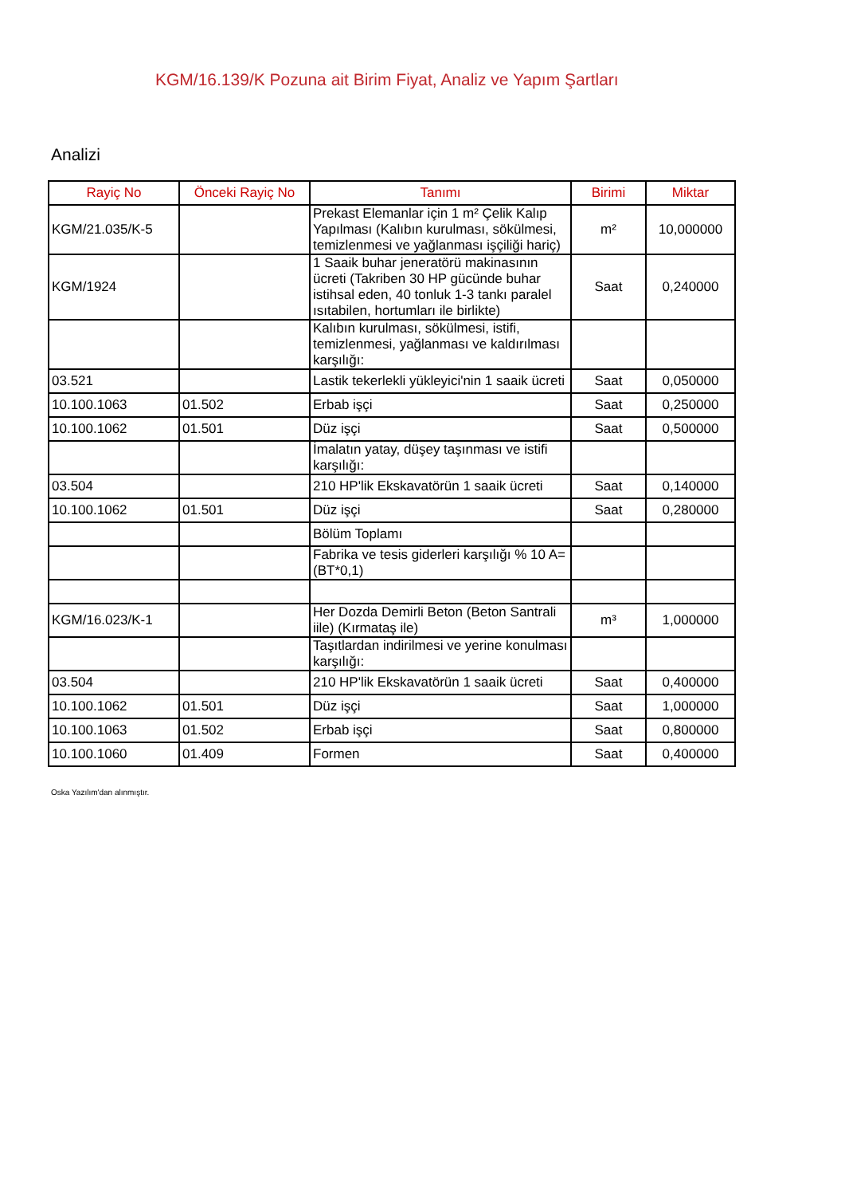KGM/16.139/K Pozuna ait Birim Fiyat, Analiz ve Yapım Şartları
Analizi
| Rayiç No | Önceki Rayiç No | Tanımı | Birimi | Miktar |
| --- | --- | --- | --- | --- |
| KGM/21.035/K-5 | | Prekast Elemanlar için 1 m² Çelik Kalıp Yapılması (Kalıbın kurulması, sökülmesi, temizlenmesi ve yağlanması işçiliği hariç) | m² | 10,000000 |
| KGM/1924 | | 1 Saaik buhar jeneratörü makinasının ücreti (Takriben 30 HP gücünde buhar istihsal eden, 40 tonluk 1-3 tankı paralel ısıtabilen, hortumları ile birlikte) | Saat | 0,240000 |
| | | Kalıbın kurulması, sökülmesi, istifi, temizlenmesi, yağlanması ve kaldırılması karşılığı: | | |
| 03.521 | | Lastik tekerlekli yükleyici'nin 1 saaik ücreti | Saat | 0,050000 |
| 10.100.1063 | 01.502 | Erbab işçi | Saat | 0,250000 |
| 10.100.1062 | 01.501 | Düz işçi | Saat | 0,500000 |
| | | İmalatın yatay, düşey taşınması ve istifi karşılığı: | | |
| 03.504 | | 210 HP'lik Ekskavatörün 1 saaik ücreti | Saat | 0,140000 |
| 10.100.1062 | 01.501 | Düz işçi | Saat | 0,280000 |
| | | Bölüm Toplamı | | |
| | | Fabrika ve tesis giderleri karşılığı % 10 A= (BT*0,1) | | |
| KGM/16.023/K-1 | | Her Dozda Demirli Beton (Beton Santrali iile) (Kırmataş ile) | m³ | 1,000000 |
| | | Taşıtlardan indirilmesi ve yerine konulması karşılığı: | | |
| 03.504 | | 210 HP'lik Ekskavatörün 1 saaik ücreti | Saat | 0,400000 |
| 10.100.1062 | 01.501 | Düz işçi | Saat | 1,000000 |
| 10.100.1063 | 01.502 | Erbab işçi | Saat | 0,800000 |
| 10.100.1060 | 01.409 | Formen | Saat | 0,400000 |
Oska Yazılım'dan alınmıştır.